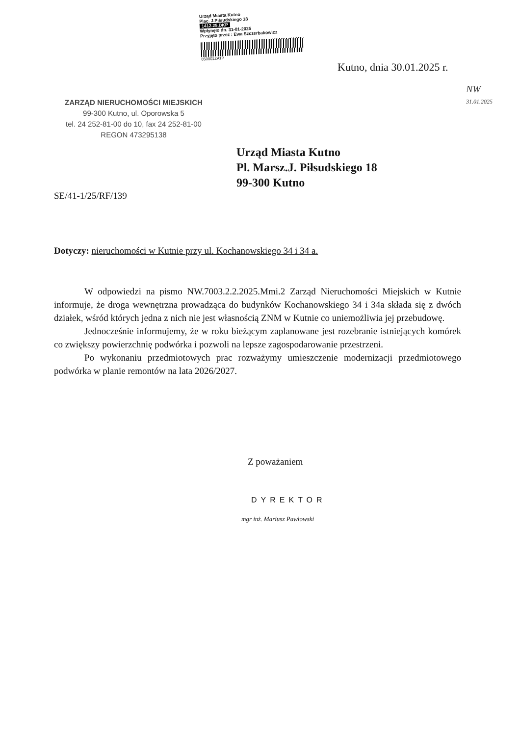Urząd Miasta Kutno
Plac. J.Piłsudskiego 18
1412.25.DKP
Wpłynęło dn. 31-01-2025
Przyjęto przez : Ewa Szczerbakowicz
050001ZATP
Kutno, dnia 30.01.2025 r.
NW
31.01.2025
ZARZĄD NIERUCHOMOŚCI MIEJSKICH
99-300 Kutno, ul. Oporowska 5
tel. 24 252-81-00 do 10, fax 24 252-81-00
REGON 473295138
Urząd Miasta Kutno
Pl. Marsz.J. Piłsudskiego 18
99-300 Kutno
SE/41-1/25/RF/139
Dotyczy: nieruchomości w Kutnie przy ul. Kochanowskiego 34 i 34 a.
W odpowiedzi na pismo NW.7003.2.2.2025.Mmi.2 Zarząd Nieruchomości Miejskich w Kutnie informuje, że droga wewnętrzna prowadząca do budynków Kochanowskiego 34 i 34a składa się z dwóch działek, wśród których jedna z nich nie jest własnością ZNM w Kutnie co uniemożliwia jej przebudowę.
Jednocześnie informujemy, że w roku bieżącym zaplanowane jest rozebranie istniejących komórek co zwiększy powierzchnię podwórka i pozwoli na lepsze zagospodarowanie przestrzeni.
Po wykonaniu przedmiotowych prac rozważymy umieszczenie modernizacji przedmiotowego podwórka w planie remontów na lata 2026/2027.
Z poważaniem
DYREKTOR
mgr inż. Mariusz Pawłowski